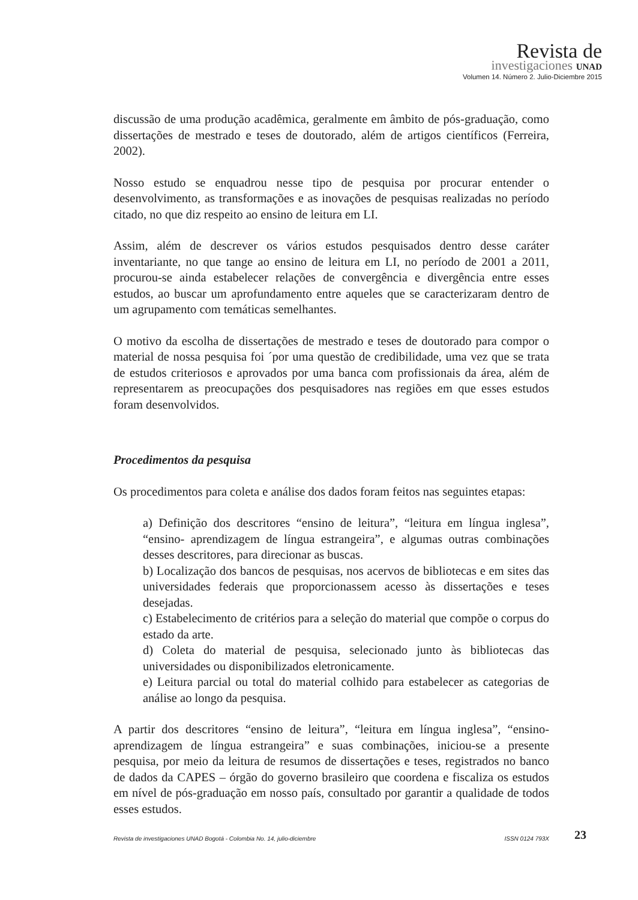Revista de
investigaciones UNAD
Volumen 14. Número 2. Julio-Diciembre 2015
discussão de uma produção acadêmica, geralmente em âmbito de pós-graduação, como dissertações de mestrado e teses de doutorado, além de artigos científicos (Ferreira, 2002).
Nosso estudo se enquadrou nesse tipo de pesquisa por procurar entender o desenvolvimento, as transformações e as inovações de pesquisas realizadas no período citado, no que diz respeito ao ensino de leitura em LI.
Assim, além de descrever os vários estudos pesquisados dentro desse caráter inventariante, no que tange ao ensino de leitura em LI, no período de 2001 a 2011, procurou-se ainda estabelecer relações de convergência e divergência entre esses estudos, ao buscar um aprofundamento entre aqueles que se caracterizaram dentro de um agrupamento com temáticas semelhantes.
O motivo da escolha de dissertações de mestrado e teses de doutorado para compor o material de nossa pesquisa foi ´por uma questão de credibilidade, uma vez que se trata de estudos criteriosos e aprovados por uma banca com profissionais da área, além de representarem as preocupações dos pesquisadores nas regiões em que esses estudos foram desenvolvidos.
Procedimentos da pesquisa
Os procedimentos para coleta e análise dos dados foram feitos nas seguintes etapas:
a) Definição dos descritores “ensino de leitura”, “leitura em língua inglesa”, “ensino- aprendizagem de língua estrangeira”, e algumas outras combinações desses descritores, para direcionar as buscas.
b) Localização dos bancos de pesquisas, nos acervos de bibliotecas e em sites das universidades federais que proporcionassem acesso às dissertações e teses desejadas.
c) Estabelecimento de critérios para a seleção do material que compõe o corpus do estado da arte.
d) Coleta do material de pesquisa, selecionado junto às bibliotecas das universidades ou disponibilizados eletronicamente.
e) Leitura parcial ou total do material colhido para estabelecer as categorias de análise ao longo da pesquisa.
A partir dos descritores “ensino de leitura”, “leitura em língua inglesa”, “ensino-aprendizagem de língua estrangeira” e suas combinações, iniciou-se a presente pesquisa, por meio da leitura de resumos de dissertações e teses, registrados no banco de dados da CAPES – órgão do governo brasileiro que coordena e fiscaliza os estudos em nível de pós-graduação em nosso país, consultado por garantir a qualidade de todos esses estudos.
Revista de investigaciones UNAD Bogotá - Colombia No. 14, julio-diciembre ISSN 0124 793X 23